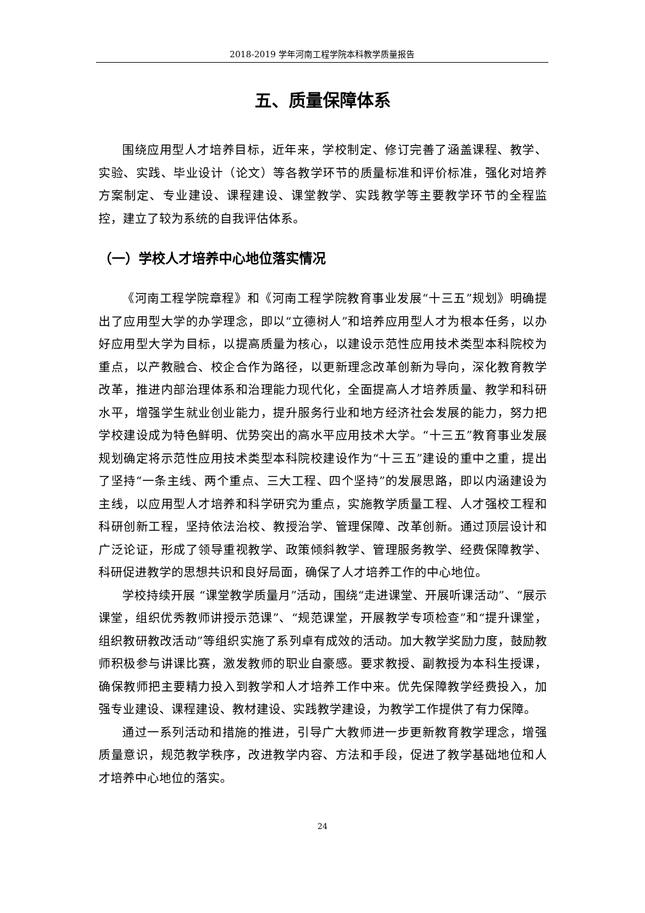2018-2019 学年河南工程学院本科教学质量报告
五、质量保障体系
围绕应用型人才培养目标，近年来，学校制定、修订完善了涵盖课程、教学、实验、实践、毕业设计（论文）等各教学环节的质量标准和评价标准，强化对培养方案制定、专业建设、课程建设、课堂教学、实践教学等主要教学环节的全程监控，建立了较为系统的自我评估体系。
（一）学校人才培养中心地位落实情况
《河南工程学院章程》和《河南工程学院教育事业发展“十三五”规划》明确提出了应用型大学的办学理念，即以“立德树人”和培养应用型人才为根本任务，以办好应用型大学为目标，以提高质量为核心，以建设示范性应用技术类型本科院校为重点，以产教融合、校企合作为路径，以更新理念改革创新为导向，深化教育教学改革，推进内部治理体系和治理能力现代化，全面提高人才培养质量、教学和科研水平，增强学生就业创业能力，提升服务行业和地方经济社会发展的能力，努力把学校建设成为特色鲜明、优势突出的高水平应用技术大学。“十三五”教育事业发展规划确定将示范性应用技术类型本科院校建设作为“十三五”建设的重中之重，提出了坚持“一条主线、两个重点、三大工程、四个坚持”的发展思路，即以内涵建设为主线，以应用型人才培养和科学研究为重点，实施教学质量工程、人才强校工程和科研创新工程，坚持依法治校、教授治学、管理保障、改革创新。通过顶层设计和广泛论证，形成了领导重视教学、政策倾斜教学、管理服务教学、经费保障教学、科研促进教学的思想共识和良好局面，确保了人才培养工作的中心地位。
学校持续开展 “课堂教学质量月”活动，围绕“走进课堂、开展听课活动”、“展示课堂，组织优秀教师讲授示范课”、“规范课堂，开展教学专项检查”和“提升课堂，组织教研教改活动”等组织实施了系列卓有成效的活动。加大教学奖励力度，鼓励教师积极参与讲课比赛，激发教师的职业自豪感。要求教授、副教授为本科生授课，确保教师把主要精力投入到教学和人才培养工作中来。优先保障教学经费投入，加强专业建设、课程建设、教材建设、实践教学建设，为教学工作提供了有力保障。
通过一系列活动和措施的推进，引导广大教师进一步更新教育教学理念，增强质量意识，规范教学秩序，改进教学内容、方法和手段，促进了教学基础地位和人才培养中心地位的落实。
24